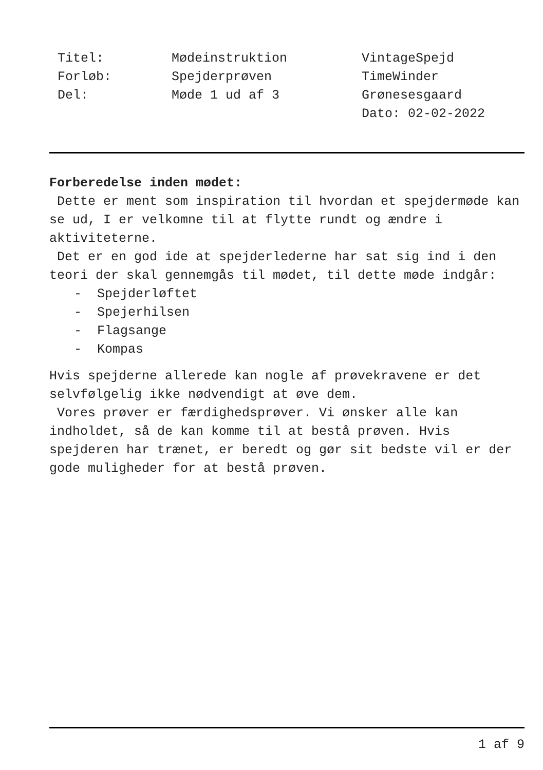Titel:
Forløb:
Del:
Mødeinstruktion
Spejderprøven
Møde 1 ud af 3
VintageSpejd
TimeWinder
Grønesesgaard
Dato: 02-02-2022
Forberedelse inden mødet:
Dette er ment som inspiration til hvordan et spejdermøde kan se ud, I er velkomne til at flytte rundt og ændre i aktiviteterne.
Det er en god ide at spejderlederne har sat sig ind i den teori der skal gennemgås til mødet, til dette møde indgår:
- Spejderløftet
- Spejerhilsen
- Flagsange
- Kompas
Hvis spejderne allerede kan nogle af prøvekravene er det selvfølgelig ikke nødvendigt at øve dem.
Vores prøver er færdighedsprøver. Vi ønsker alle kan indholdet, så de kan komme til at bestå prøven. Hvis spejderen har trænet, er beredt og gør sit bedste vil er der gode muligheder for at bestå prøven.
1 af 9